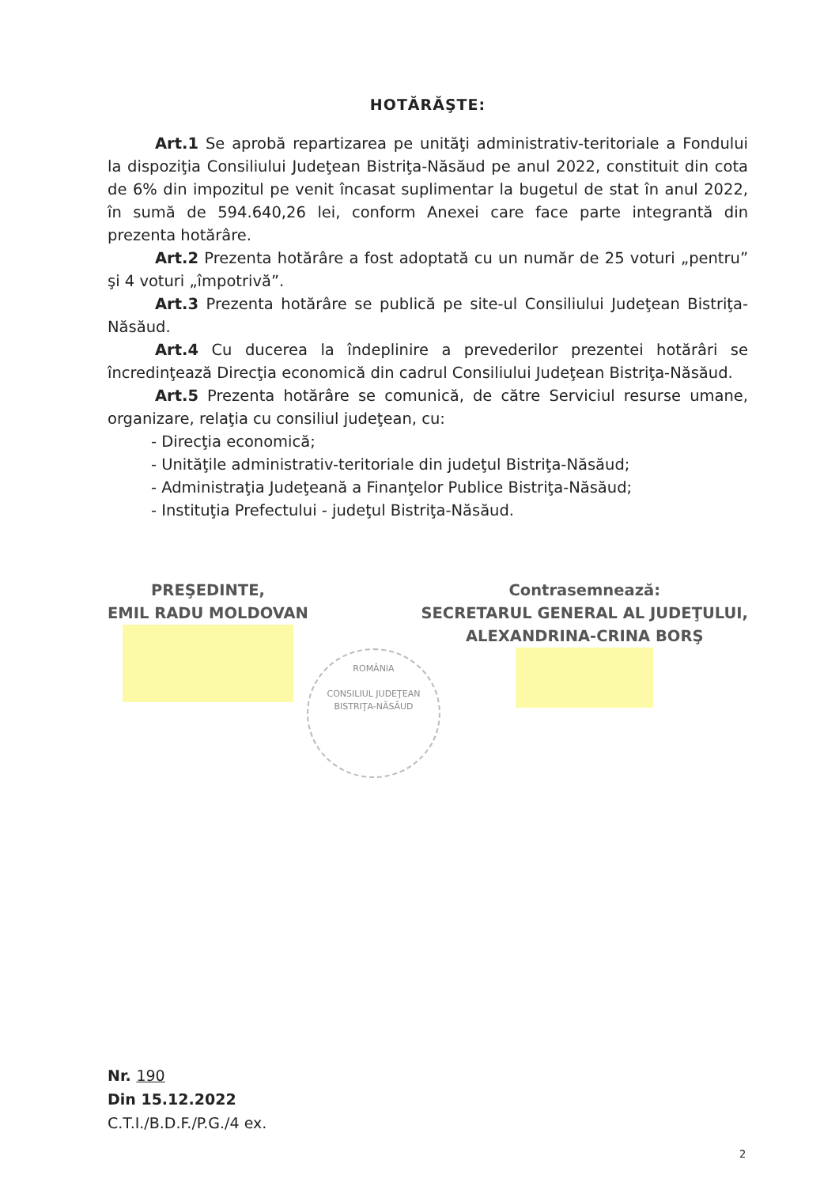HOTĂRĂŞTE:
Art.1 Se aprobă repartizarea pe unităţi administrativ-teritoriale a Fondului la dispoziţia Consiliului Judeţean Bistriţa-Năsăud pe anul 2022, constituit din cota de 6% din impozitul pe venit încasat suplimentar la bugetul de stat în anul 2022, în sumă de 594.640,26 lei, conform Anexei care face parte integrantă din prezenta hotărâre.
Art.2 Prezenta hotărâre a fost adoptată cu un număr de 25 voturi „pentru” şi 4 voturi „împotrivă”.
Art.3 Prezenta hotărâre se publică pe site-ul Consiliului Judeţean Bistriţa-Năsăud.
Art.4 Cu ducerea la îndeplinire a prevederilor prezentei hotărâri se încredinţează Direcţia economică din cadrul Consiliului Judeţean Bistriţa-Năsăud.
Art.5 Prezenta hotărâre se comunică, de către Serviciul resurse umane, organizare, relaţia cu consiliul judeţean, cu:
- Direcţia economică;
- Unităţile administrativ-teritoriale din judeţul Bistriţa-Năsăud;
- Administraţia Judeţeană a Finanţelor Publice Bistriţa-Năsăud;
- Instituţia Prefectului - judeţul Bistriţa-Năsăud.
PREŞEDINTE,
EMIL RADU MOLDOVAN
Contrasemnează:
SECRETARUL GENERAL AL JUDEŢULUI,
ALEXANDRINA-CRINA BORŞ
ROMÂNIA
CONSILIUL JUDEŢEAN BISTRIŢA-NĂSĂUD
Nr. 190
Din 15.12.2022
C.T.I./B.D.F./P.G./4 ex.
2